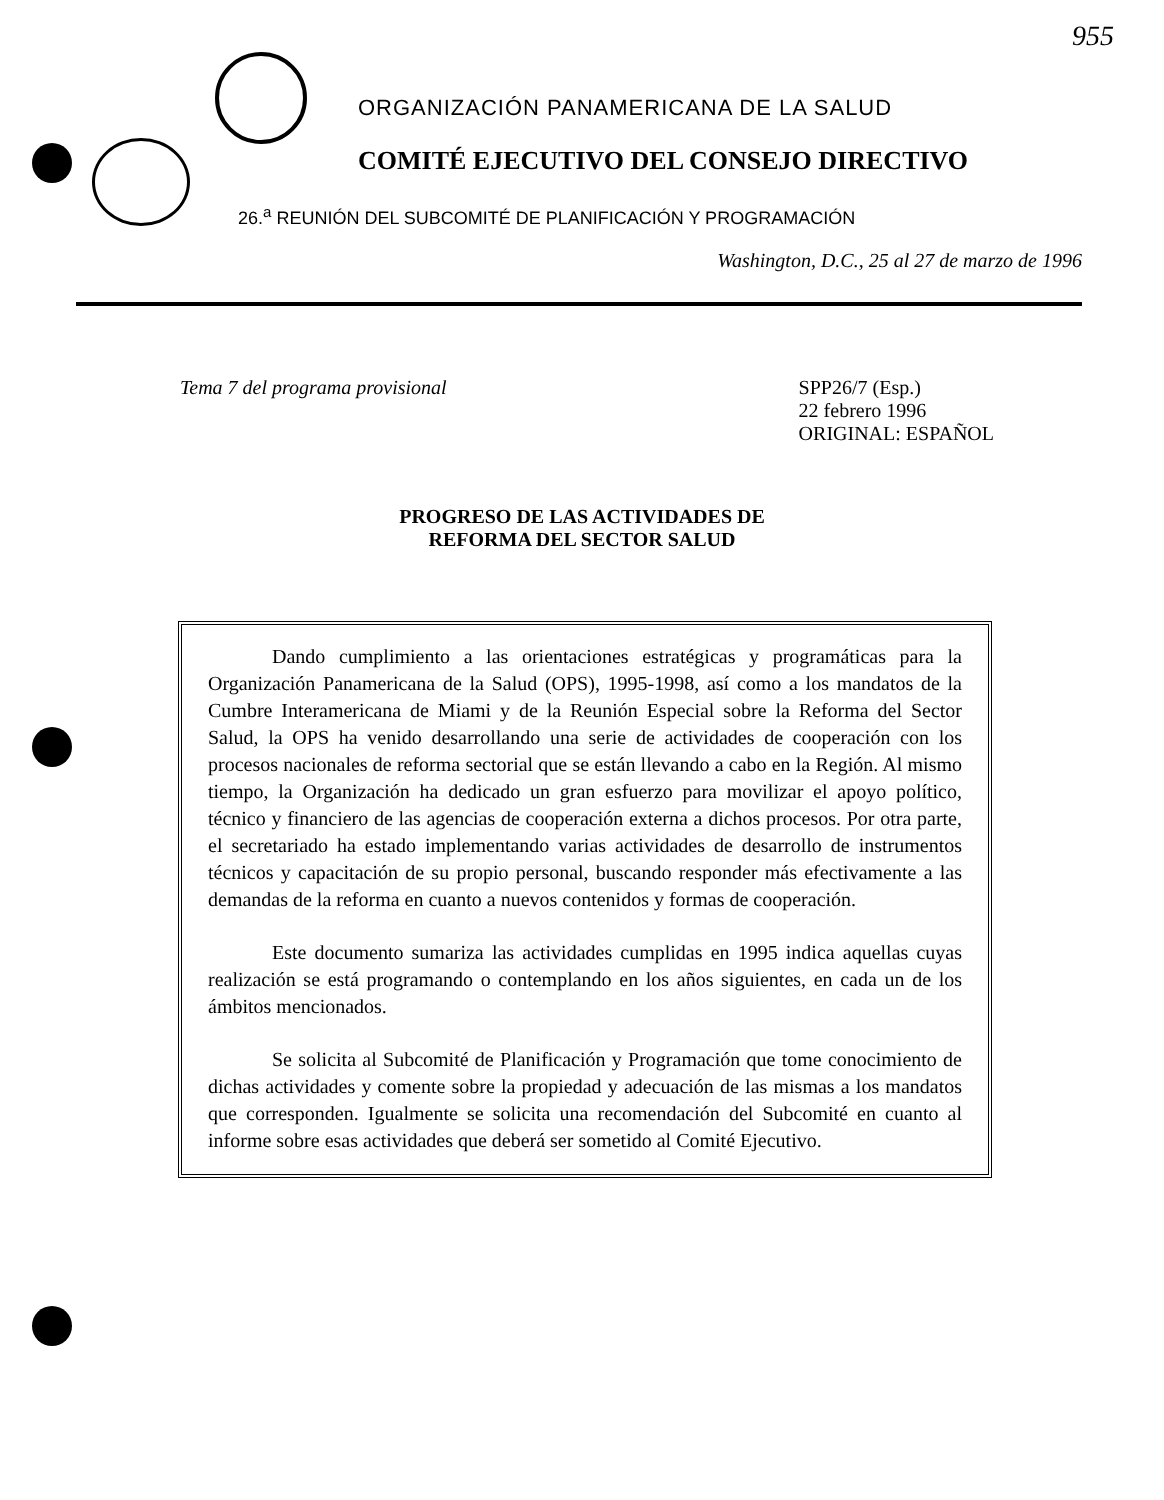955
ORGANIZACIÓN PANAMERICANA DE LA SALUD
COMITÉ EJECUTIVO DEL CONSEJO DIRECTIVO
26.<sup>a</sup> REUNIÓN DEL SUBCOMITÉ DE PLANIFICACIÓN Y PROGRAMACIÓN
Washington, D.C., 25 al 27 de marzo de 1996
Tema 7 del programa provisional
SPP26/7 (Esp.)
22 febrero 1996
ORIGINAL: ESPAÑOL
PROGRESO DE LAS ACTIVIDADES DE
REFORMA DEL SECTOR SALUD
Dando cumplimiento a las orientaciones estratégicas y programáticas para la Organización Panamericana de la Salud (OPS), 1995-1998, así como a los mandatos de la Cumbre Interamericana de Miami y de la Reunión Especial sobre la Reforma del Sector Salud, la OPS ha venido desarrollando una serie de actividades de cooperación con los procesos nacionales de reforma sectorial que se están llevando a cabo en la Región. Al mismo tiempo, la Organización ha dedicado un gran esfuerzo para movilizar el apoyo político, técnico y financiero de las agencias de cooperación externa a dichos procesos. Por otra parte, el secretariado ha estado implementando varias actividades de desarrollo de instrumentos técnicos y capacitación de su propio personal, buscando responder más efectivamente a las demandas de la reforma en cuanto a nuevos contenidos y formas de cooperación.
Este documento sumariza las actividades cumplidas en 1995 indica aquellas cuyas realización se está programando o contemplando en los años siguientes, en cada un de los ámbitos mencionados.
Se solicita al Subcomité de Planificación y Programación que tome conocimiento de dichas actividades y comente sobre la propiedad y adecuación de las mismas a los mandatos que corresponden. Igualmente se solicita una recomendación del Subcomité en cuanto al informe sobre esas actividades que deberá ser sometido al Comité Ejecutivo.